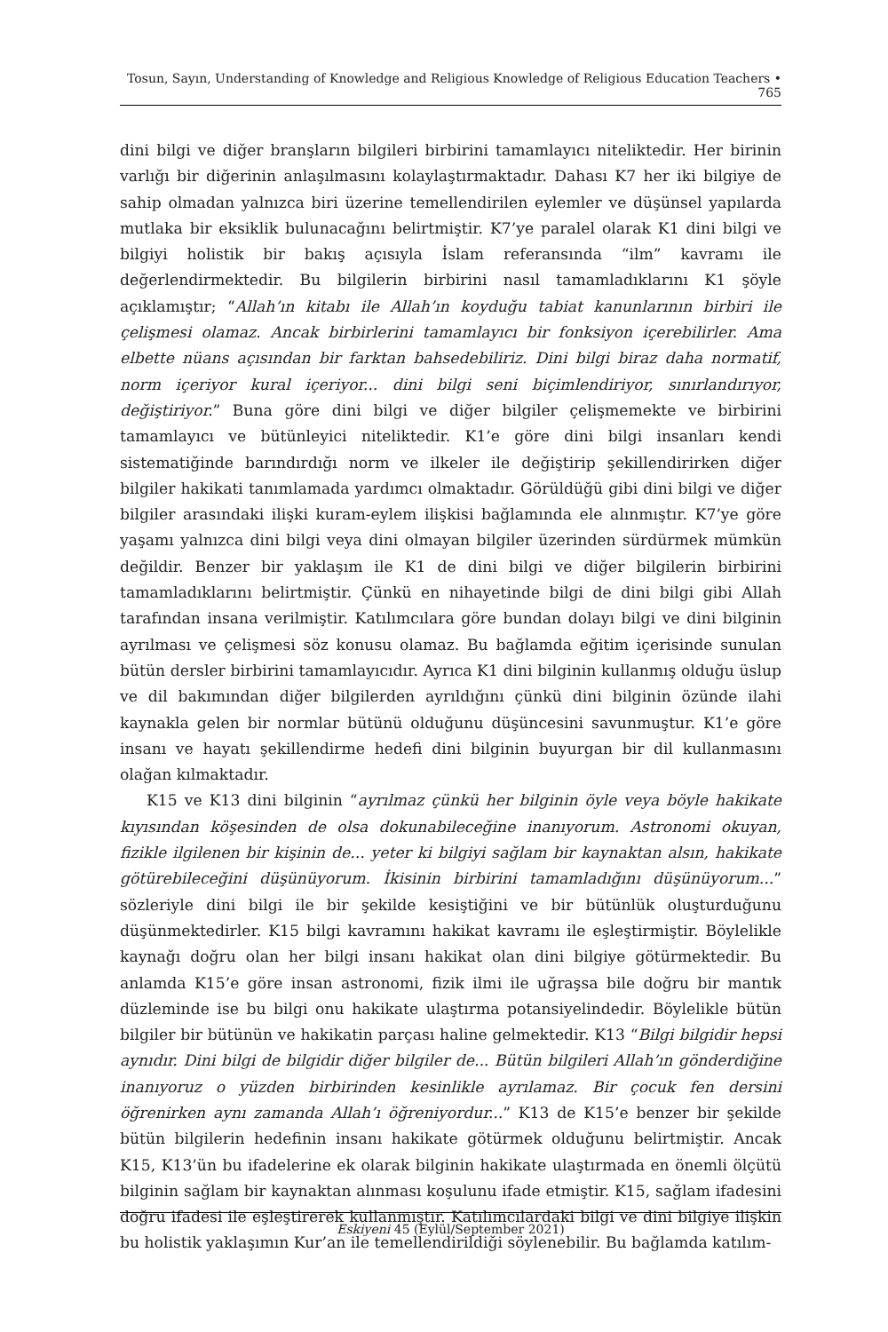Tosun, Sayın, Understanding of Knowledge and Religious Knowledge of Religious Education Teachers • 765
dini bilgi ve diğer branşların bilgileri birbirini tamamlayıcı niteliktedir. Her birinin varlığı bir diğerinin anlaşılmasını kolaylaştırmaktadır. Dahası K7 her iki bilgiye de sahip olmadan yalnızca biri üzerine temellendirilen eylemler ve düşünsel yapılarda mutlaka bir eksiklik bulunacağını belirtmiştir. K7’ye paralel olarak K1 dini bilgi ve bilgiyi holistik bir bakış açısıyla İslam referansında “ilm” kavramı ile değerlendirmektedir. Bu bilgilerin birbirini nasıl tamamladıklarını K1 şöyle açıklamıştır; “Allah’ın kitabı ile Allah’ın koyduğu tabiat kanunlarının birbiri ile çelişmesi olamaz. Ancak birbirlerini tamamlayıcı bir fonksiyon içerebilirler. Ama elbette nüans açısından bir farktan bahsedebiliriz. Dini bilgi biraz daha normatif, norm içeriyor kural içeriyor... dini bilgi seni biçimlendiriyor, sınırlandırıyor, değiştiriyor.” Buna göre dini bilgi ve diğer bilgiler çelişmemekte ve birbirini tamamlayıcı ve bütünleyici niteliktedir. K1’e göre dini bilgi insanları kendi sistematiğinde barındırdığı norm ve ilkeler ile değiştirip şekillendirirken diğer bilgiler hakikati tanımlamada yardımcı olmaktadır. Görüldüğü gibi dini bilgi ve diğer bilgiler arasındaki ilişki kuram-eylem ilişkisi bağlamında ele alınmıştır. K7’ye göre yaşamı yalnızca dini bilgi veya dini olmayan bilgiler üzerinden sürdürmek mümkün değildir. Benzer bir yaklaşım ile K1 de dini bilgi ve diğer bilgilerin birbirini tamamladıklarını belirtmiştir. Çünkü en nihayetinde bilgi de dini bilgi gibi Allah tarafından insana verilmiştir. Katılımcılara göre bundan dolayı bilgi ve dini bilginin ayrılması ve çelişmesi söz konusu olamaz. Bu bağlamda eğitim içerisinde sunulan bütün dersler birbirini tamamlayıcıdır. Ayrıca K1 dini bilginin kullanmış olduğu üslup ve dil bakımından diğer bilgilerden ayrıldığını çünkü dini bilginin özünde ilahi kaynakla gelen bir normlar bütünü olduğunu düşüncesini savunmuştur. K1’e göre insanı ve hayatı şekillendirme hedefi dini bilginin buyurgan bir dil kullanmasını olağan kılmaktadır.
K15 ve K13 dini bilginin “ayrılmaz çünkü her bilginin öyle veya böyle hakikate kıyısından köşesinden de olsa dokunabileceğine inanıyorum. Astronomi okuyan, fizikle ilgilenen bir kişinin de... yeter ki bilgiyi sağlam bir kaynaktan alsın, hakikate götürebileceğini düşünüyorum. İkisinin birbirini tamamladığını düşünüyorum...” sözleriyle dini bilgi ile bir şekilde kesiştiğini ve bir bütünlük oluşturduğunu düşünmektedirler. K15 bilgi kavramını hakikat kavramı ile eşleştirmiştir. Böylelikle kaynağı doğru olan her bilgi insanı hakikat olan dini bilgiye götürmektedir. Bu anlamda K15’e göre insan astronomi, fizik ilmi ile uğraşsa bile doğru bir mantık düzleminde ise bu bilgi onu hakikate ulaştırma potansiyelindedir. Böylelikle bütün bilgiler bir bütünün ve hakikatin parçası haline gelmektedir. K13 “Bilgi bilgidir hepsi aynıdır. Dini bilgi de bilgidir diğer bilgiler de... Bütün bilgileri Allah’ın gönderdiğine inanıyoruz o yüzden birbirinden kesinlikle ayrılamaz. Bir çocuk fen dersini öğrenirken aynı zamanda Allah’ı öğreniyordur...” K13 de K15’e benzer bir şekilde bütün bilgilerin hedefinin insanı hakikate götürmek olduğunu belirtmiştir. Ancak K15, K13’ün bu ifadelerine ek olarak bilginin hakikate ulaştırmada en önemli ölçütü bilginin sağlam bir kaynaktan alınması koşulunu ifade etmiştir. K15, sağlam ifadesini doğru ifadesi ile eşleştirerek kullanmıştır. Katılımcılardaki bilgi ve dini bilgiye ilişkin bu holistik yaklaşımın Kur’an ile temellendirildiği söylenebilir. Bu bağlamda katılım-
Eskiyeni 45 (Eylül/September 2021)